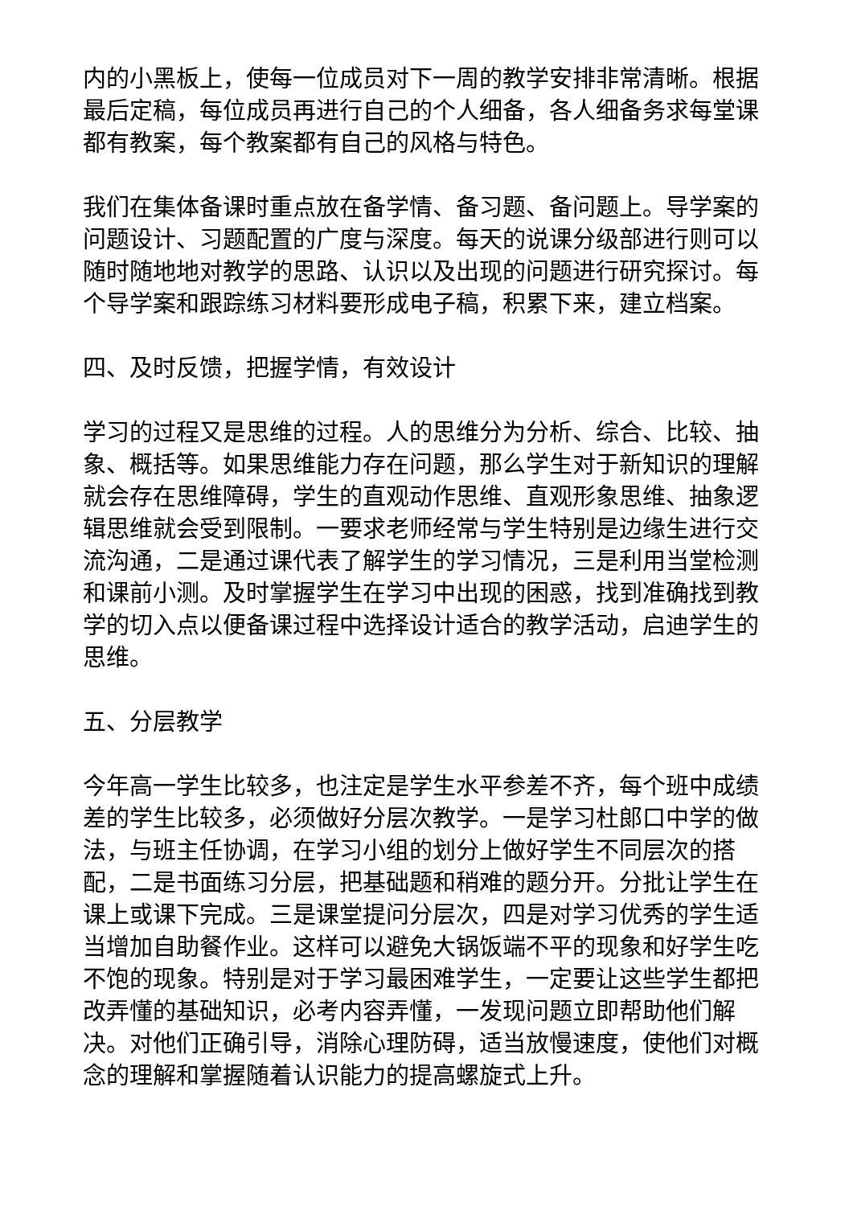内的小黑板上，使每一位成员对下一周的教学安排非常清晰。根据最后定稿，每位成员再进行自己的个人细备，各人细备务求每堂课都有教案，每个教案都有自己的风格与特色。
我们在集体备课时重点放在备学情、备习题、备问题上。导学案的问题设计、习题配置的广度与深度。每天的说课分级部进行则可以随时随地地对教学的思路、认识以及出现的问题进行研究探讨。每个导学案和跟踪练习材料要形成电子稿，积累下来，建立档案。
四、及时反馈，把握学情，有效设计
学习的过程又是思维的过程。人的思维分为分析、综合、比较、抽象、概括等。如果思维能力存在问题，那么学生对于新知识的理解就会存在思维障碍，学生的直观动作思维、直观形象思维、抽象逻辑思维就会受到限制。一要求老师经常与学生特别是边缘生进行交流沟通，二是通过课代表了解学生的学习情况，三是利用当堂检测和课前小测。及时掌握学生在学习中出现的困惑，找到准确找到教学的切入点以便备课过程中选择设计适合的教学活动，启迪学生的思维。
五、分层教学
今年高一学生比较多，也注定是学生水平参差不齐，每个班中成绩差的学生比较多，必须做好分层次教学。一是学习杜郎口中学的做法，与班主任协调，在学习小组的划分上做好学生不同层次的搭配，二是书面练习分层，把基础题和稍难的题分开。分批让学生在课上或课下完成。三是课堂提问分层次，四是对学习优秀的学生适当增加自助餐作业。这样可以避免大锅饭端不平的现象和好学生吃不饱的现象。特别是对于学习最困难学生，一定要让这些学生都把改弄懂的基础知识，必考内容弄懂，一发现问题立即帮助他们解决。对他们正确引导，消除心理防碍，适当放慢速度，使他们对概念的理解和掌握随着认识能力的提高螺旋式上升。